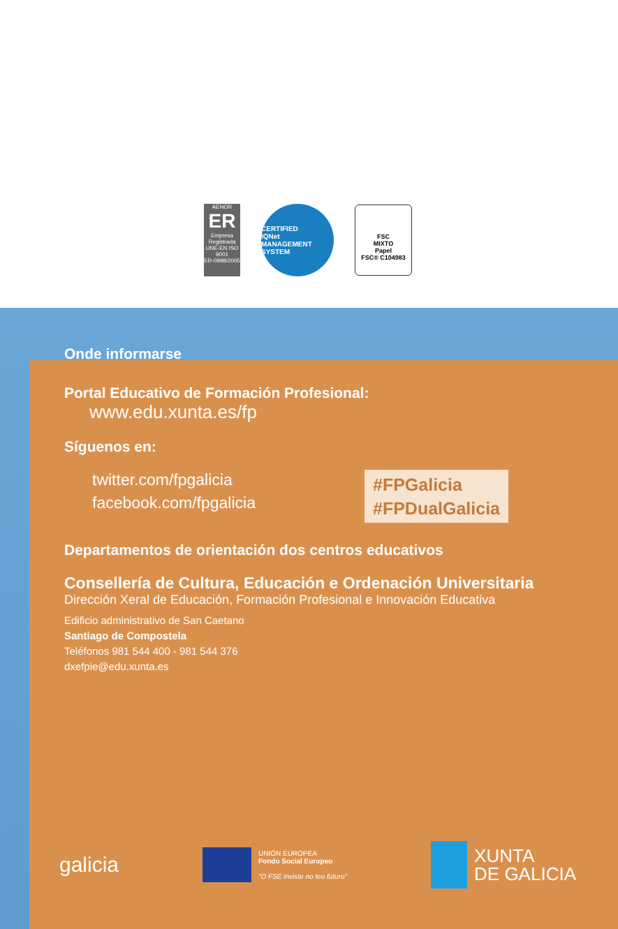AENOR
ER
Empresa Registrada
UNE-EN ISO 9001
ER-0998/2005
CERTIFIED
IQNet
MANAGEMENT SYSTEM
FSC
MIXTO
Papel
FSC® C104983
Onde informarse
Portal Educativo de Formación Profesional:
www.edu.xunta.es/fp
Síguenos en:
twitter.com/fpgalicia
facebook.com/fpgalicia
#FPGalicia
#FPDualGalicia
Departamentos de orientación dos centros educativos
Consellería de Cultura, Educación e Ordenación Universitaria
Dirección Xeral de Educación, Formación Profesional e Innovación Educativa
Edificio administrativo de San Caetano
Santiago de Compostela
Teléfonos 981 544 400 - 981 544 376
dxefpie@edu.xunta.es
galicia
UNIÓN EUROPEA
Fondo Social Europeo
"O FSE inviste no teu futuro"
XUNTA
DE GALICIA